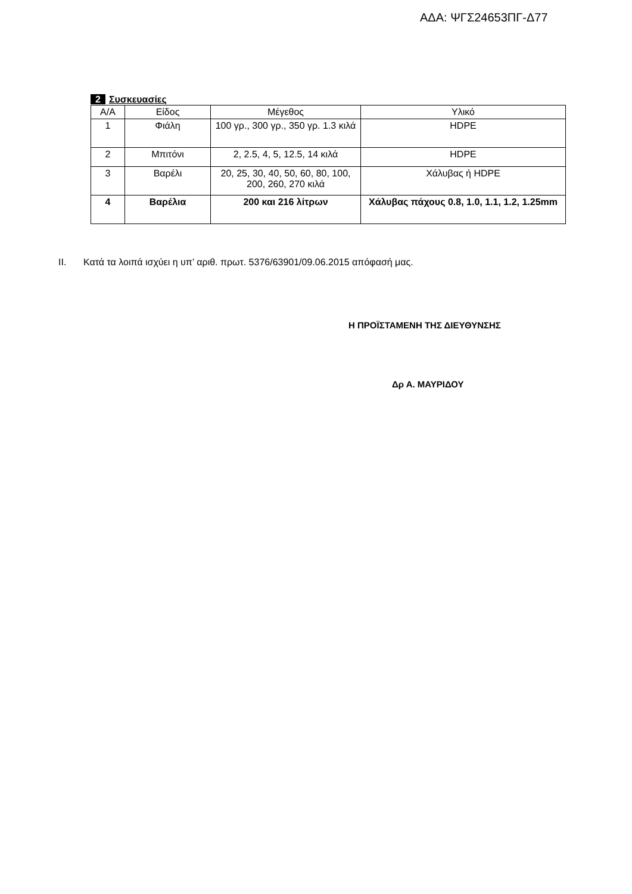ΑΔΑ: ΨΓΣ24653ΠΓ-Δ77
2 Συσκευασίες
| Α/Α | Είδος | Μέγεθος | Υλικό |
| --- | --- | --- | --- |
| 1 | Φιάλη | 100 γρ., 300 γρ., 350 γρ. 1.3 κιλά | HDPE |
| 2 | Μπιτόνι | 2, 2.5, 4, 5, 12.5, 14 κιλά | HDPE |
| 3 | Βαρέλι | 20, 25, 30, 40, 50, 60, 80, 100, 200, 260, 270 κιλά | Χάλυβας ή HDPE |
| 4 | Βαρέλια | 200 και 216 λίτρων | Χάλυβας πάχους 0.8, 1.0, 1.1, 1.2, 1.25mm |
II. Κατά τα λοιπά ισχύει η υπ’ αριθ. πρωτ. 5376/63901/09.06.2015 απόφασή μας.
Η ΠΡΟΪΣΤΑΜΕΝΗ ΤΗΣ ΔΙΕΥΘΥΝΣΗΣ
Δρ Α. ΜΑΥΡΙΔΟΥ